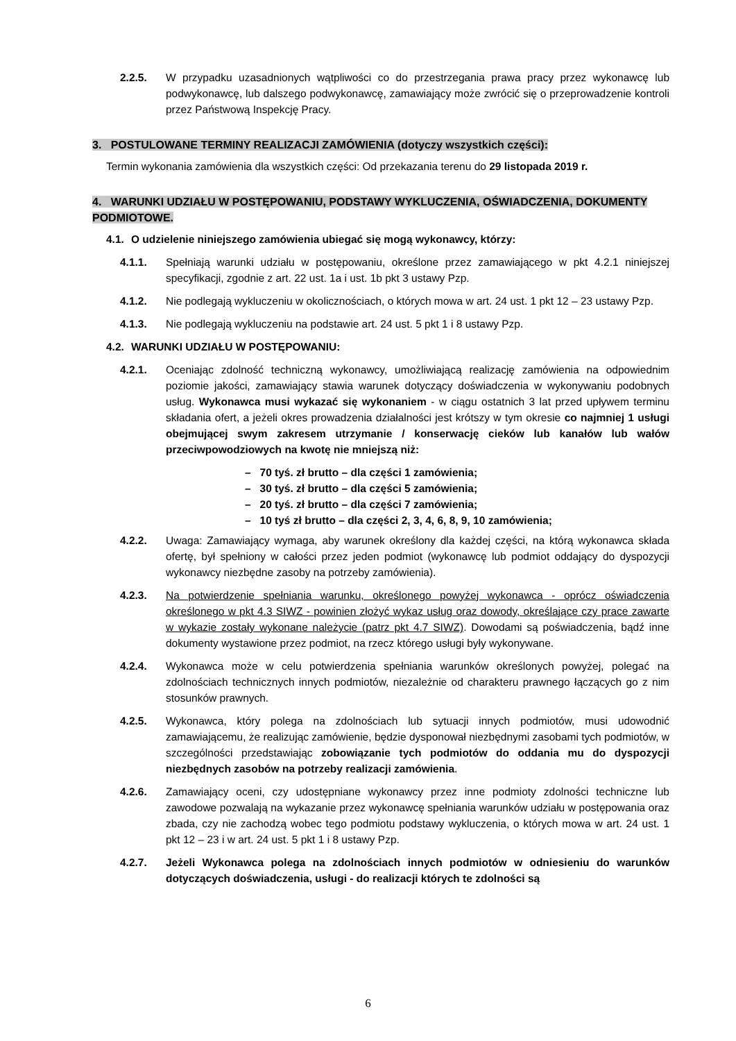2.2.5. W przypadku uzasadnionych wątpliwości co do przestrzegania prawa pracy przez wykonawcę lub podwykonawcę, lub dalszego podwykonawcę, zamawiający może zwrócić się o przeprowadzenie kontroli przez Państwową Inspekcję Pracy.
3. POSTULOWANE TERMINY REALIZACJI ZAMÓWIENIA (dotyczy wszystkich części):
Termin wykonania zamówienia dla wszystkich części: Od przekazania terenu do 29 listopada 2019 r.
4. WARUNKI UDZIAŁU W POSTĘPOWANIU, PODSTAWY WYKLUCZENIA, OŚWIADCZENIA, DOKUMENTY PODMIOTOWE.
4.1. O udzielenie niniejszego zamówienia ubiegać się mogą wykonawcy, którzy:
4.1.1. Spełniają warunki udziału w postępowaniu, określone przez zamawiającego w pkt 4.2.1 niniejszej specyfikacji, zgodnie z art. 22 ust. 1a i ust. 1b pkt 3 ustawy Pzp.
4.1.2. Nie podlegają wykluczeniu w okolicznościach, o których mowa w art. 24 ust. 1 pkt 12 – 23 ustawy Pzp.
4.1.3. Nie podlegają wykluczeniu na podstawie art. 24 ust. 5 pkt 1 i 8 ustawy Pzp.
4.2. WARUNKI UDZIAŁU W POSTĘPOWANIU:
4.2.1. Oceniając zdolność techniczną wykonawcy, umożliwiającą realizację zamówienia na odpowiednim poziomie jakości, zamawiający stawia warunek dotyczący doświadczenia w wykonywaniu podobnych usług. Wykonawca musi wykazać się wykonaniem - w ciągu ostatnich 3 lat przed upływem terminu składania ofert, a jeżeli okres prowadzenia działalności jest krótszy w tym okresie co najmniej 1 usługi obejmującej swym zakresem utrzymanie / konserwację cieków lub kanałów lub wałów przeciwpowodziowych na kwotę nie mniejszą niż:
– 70 tyś. zł brutto – dla części 1 zamówienia;
– 30 tyś. zł brutto – dla części 5 zamówienia;
– 20 tyś. zł brutto – dla części 7 zamówienia;
– 10 tyś zł brutto – dla części 2, 3, 4, 6, 8, 9, 10 zamówienia;
4.2.2. Uwaga: Zamawiający wymaga, aby warunek określony dla każdej części, na którą wykonawca składa ofertę, był spełniony w całości przez jeden podmiot (wykonawcę lub podmiot oddający do dyspozycji wykonawcy niezbędne zasoby na potrzeby zamówienia).
4.2.3. Na potwierdzenie spełniania warunku, określonego powyżej wykonawca - oprócz oświadczenia określonego w pkt 4.3 SIWZ - powinien złożyć wykaz usług oraz dowody, określające czy prace zawarte w wykazie zostały wykonane należycie (patrz pkt 4.7 SIWZ). Dowodami są poświadczenia, bądź inne dokumenty wystawione przez podmiot, na rzecz którego usługi były wykonywane.
4.2.4. Wykonawca może w celu potwierdzenia spełniania warunków określonych powyżej, polegać na zdolnościach technicznych innych podmiotów, niezależnie od charakteru prawnego łączących go z nim stosunków prawnych.
4.2.5. Wykonawca, który polega na zdolnościach lub sytuacji innych podmiotów, musi udowodnić zamawiającemu, że realizując zamówienie, będzie dysponował niezbędnymi zasobami tych podmiotów, w szczególności przedstawiając zobowiązanie tych podmiotów do oddania mu do dyspozycji niezbędnych zasobów na potrzeby realizacji zamówienia.
4.2.6. Zamawiający oceni, czy udostępniane wykonawcy przez inne podmioty zdolności techniczne lub zawodowe pozwalają na wykazanie przez wykonawcę spełniania warunków udziału w postępowania oraz zbada, czy nie zachodzą wobec tego podmiotu podstawy wykluczenia, o których mowa w art. 24 ust. 1 pkt 12 – 23 i w art. 24 ust. 5 pkt 1 i 8 ustawy Pzp.
4.2.7. Jeżeli Wykonawca polega na zdolnościach innych podmiotów w odniesieniu do warunków dotyczących doświadczenia, usługi - do realizacji których te zdolności są
6